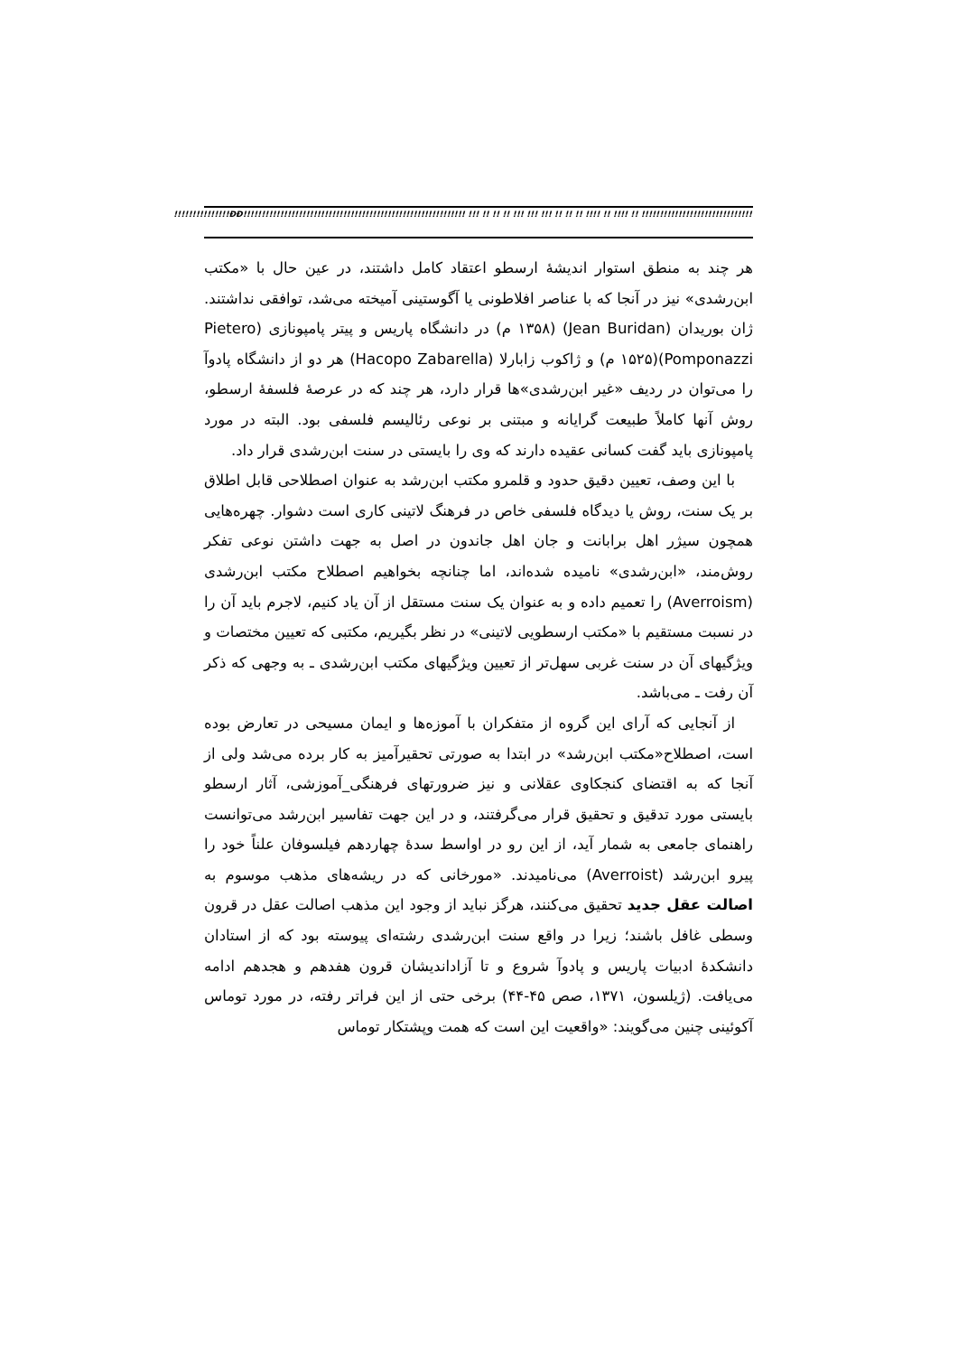!!!!!!!!!!!!!!!ÐÐ!!!!!!!!!!!!!!!!!!!!!!!!!!!!!!!!!!!!!!!!!!!!!!!!!!!!!!!!!!!! !!! !! !! !! !!! !!! !!! !! !! !! !!!! !! !!!! !! !!!!!!!!!!!!!!!!!!!!!!!!!!!!!!!!!!!!!!!!!!!!!!!!!!!!!!!!!!!
هر چند به منطق استوار اندیشۀ ارسطو اعتقاد کامل داشتند، در عین حال با «مکتب ابن‌رشدی» نیز در آنجا که با عناصر افلاطونی یا آگوستینی آمیخته می‌شد، توافقی نداشتند. ژان بوریدان (Jean Buridan) (۱۳۵۸ م) در دانشگاه پاریس و پیتر پامپونازی (Pietero Pomponazzi)(۱۵۲۵ م) و ژاکوب زابارلا (Hacopo Zabarella) هر دو از دانشگاه پادوآ را می‌توان در ردیف «غیر ابن‌رشدی»ها قرار دارد، هر چند که در عرصۀ فلسفۀ ارسطو، روش آنها کاملاً طبیعت گرایانه و مبتنی بر نوعی رئالیسم فلسفی بود. البته در مورد پامپونازی باید گفت کسانی عقیده دارند که وی را بایستی در سنت ابن‌رشدی قرار داد.
با این وصف، تعیین دقیق حدود و قلمرو مکتب ابن‌رشد به عنوان اصطلاحی قابل اطلاق بر یک سنت، روش یا دیدگاه فلسفی خاص در فرهنگ لاتینی کاری است دشوار. چهره‌هایی همچون سیژر اهل برابانت و جان اهل جاندون در اصل به جهت داشتن نوعی تفکر روش‌مند، «ابن‌رشدی» نامیده شده‌اند، اما چنانچه بخواهیم اصطلاح مکتب ابن‌رشدی (Averroism) را تعمیم داده و به عنوان یک سنت مستقل از آن یاد کنیم، لاجرم باید آن را در نسبت مستقیم با «مکتب ارسطویی لاتینی» در نظر بگیریم، مکتبی که تعیین مختصات و ویژگیهای آن در سنت غربی سهل‌تر از تعیین ویژگیهای مکتب ابن‌رشدی ـ به وجهی که ذکر آن رفت ـ می‌باشد.
از آنجایی که آرای این گروه از متفکران با آموزه‌ها و ایمان مسیحی در تعارض بوده است، اصطلاح«مکتب ابن‌رشد» در ابتدا به صورتی تحقیرآمیز به کار برده می‌شد ولی از آنجا که به اقتضای کنجکاوی عقلانی و نیز ضرورتهای فرهنگی_آموزشی، آثار ارسطو بایستی مورد تدقیق و تحقیق قرار می‌گرفتند، و در این جهت تفاسیر ابن‌رشد می‌توانست راهنمای جامعی به شمار آید، از این رو در اواسط سدۀ چهاردهم فیلسوفان علناً خود را پیرو ابن‌رشد (Averroist) می‌نامیدند. «مورخانی که در ریشه‌های مذهب موسوم به اصالت عقل جدید تحقیق می‌کنند، هرگز نباید از وجود این مذهب اصالت عقل در قرون وسطی غافل باشند؛ زیرا در واقع سنت ابن‌رشدی رشته‌ای پیوسته بود که از استادان دانشکدۀ ادبیات پاریس و پادوآ شروع و تا آزاداندیشان قرون هفدهم و هجدهم ادامه می‌یافت. (ژیلسون، ۱۳۷۱، صص ۴۵-۴۴) برخی حتی از این فراتر رفته، در مورد توماس آکوئینی چنین می‌گویند: «واقعیت این است که همت وپشتکار توماس